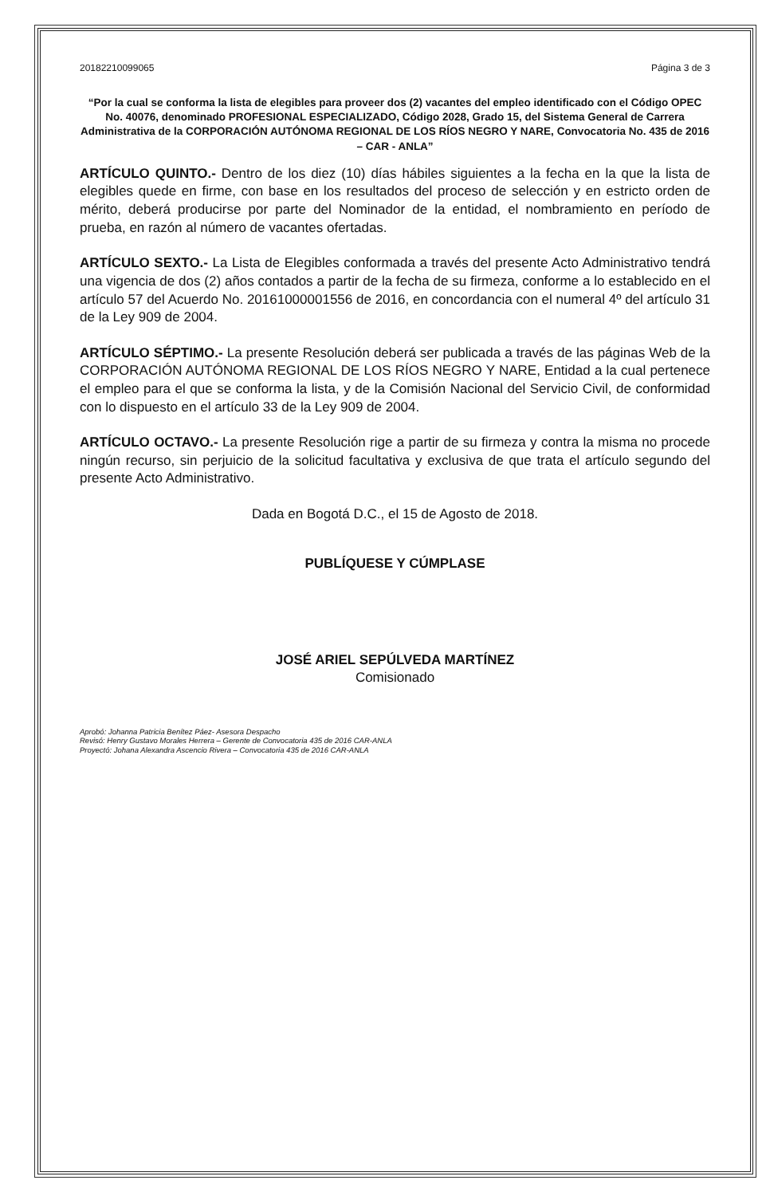20182210099065 Página 3 de 3
“Por la cual se conforma la lista de elegibles para proveer dos (2) vacantes del empleo identificado con el Código OPEC No. 40076, denominado PROFESIONAL ESPECIALIZADO, Código 2028, Grado 15, del Sistema General de Carrera Administrativa de la CORPORACIÓN AUTÓNOMA REGIONAL DE LOS RÍOS NEGRO Y NARE, Convocatoria No. 435 de 2016 – CAR - ANLA”
ARTÍCULO QUINTO.- Dentro de los diez (10) días hábiles siguientes a la fecha en la que la lista de elegibles quede en firme, con base en los resultados del proceso de selección y en estricto orden de mérito, deberá producirse por parte del Nominador de la entidad, el nombramiento en período de prueba, en razón al número de vacantes ofertadas.
ARTÍCULO SEXTO.- La Lista de Elegibles conformada a través del presente Acto Administrativo tendrá una vigencia de dos (2) años contados a partir de la fecha de su firmeza, conforme a lo establecido en el artículo 57 del Acuerdo No. 20161000001556 de 2016, en concordancia con el numeral 4º del artículo 31 de la Ley 909 de 2004.
ARTÍCULO SÉPTIMO.- La presente Resolución deberá ser publicada a través de las páginas Web de la CORPORACIÓN AUTÓNOMA REGIONAL DE LOS RÍOS NEGRO Y NARE, Entidad a la cual pertenece el empleo para el que se conforma la lista, y de la Comisión Nacional del Servicio Civil, de conformidad con lo dispuesto en el artículo 33 de la Ley 909 de 2004.
ARTÍCULO OCTAVO.- La presente Resolución rige a partir de su firmeza y contra la misma no procede ningún recurso, sin perjuicio de la solicitud facultativa y exclusiva de que trata el artículo segundo del presente Acto Administrativo.
Dada en Bogotá D.C., el 15 de Agosto de 2018.
PUBLÍQUESE Y CÚMPLASE
JOSÉ ARIEL SEPÚLVEDA MARTÍNEZ
Comisionado
Aprobó: Johanna Patricia Benítez Páez- Asesora Despacho
Revisó: Henry Gustavo Morales Herrera – Gerente de Convocatoria 435 de 2016 CAR-ANLA
Proyectó: Johana Alexandra Ascencio Rivera – Convocatoria 435 de 2016 CAR-ANLA